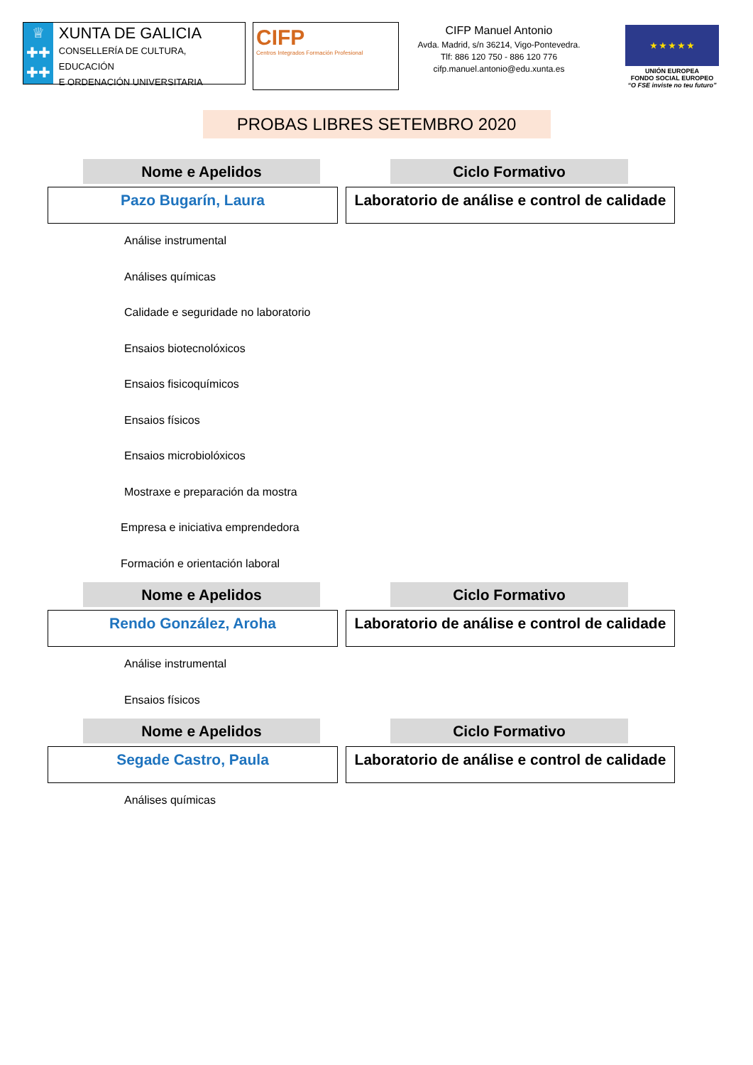♕
✚✚
✚✚
XUNTA DE GALICIA
CONSELLERÍA DE CULTURA, EDUCACIÓN
E ORDENACIÓN UNIVERSITARIA
CIFP
Centros Integrados Formación Profesional
CIFP Manuel Antonio
Avda. Madrid, s/n 36214, Vigo-Pontevedra.
Tlf: 886 120 750 - 886 120 776
cifp.manuel.antonio@edu.xunta.es
★ ★ ★ ★ ★
UNIÓN EUROPEA
FONDO SOCIAL EUROPEO
“O FSE inviste no teu futuro”
PROBAS LIBRES SETEMBRO 2020
Nome e Apelidos Ciclo Formativo
Pazo Bugarín, Laura Laboratorio de análise e control de calidade
Análise instrumental
Análises químicas
Calidade e seguridade no laboratorio
Ensaios biotecnolóxicos
Ensaios fisicoquímicos
Ensaios físicos
Ensaios microbiolóxicos
Mostraxe e preparación da mostra
Empresa e iniciativa emprendedora
Formación e orientación laboral
Nome e Apelidos Ciclo Formativo
Rendo González, Aroha Laboratorio de análise e control de calidade
Análise instrumental
Ensaios físicos
Nome e Apelidos Ciclo Formativo
Segade Castro, Paula Laboratorio de análise e control de calidade
Análises químicas